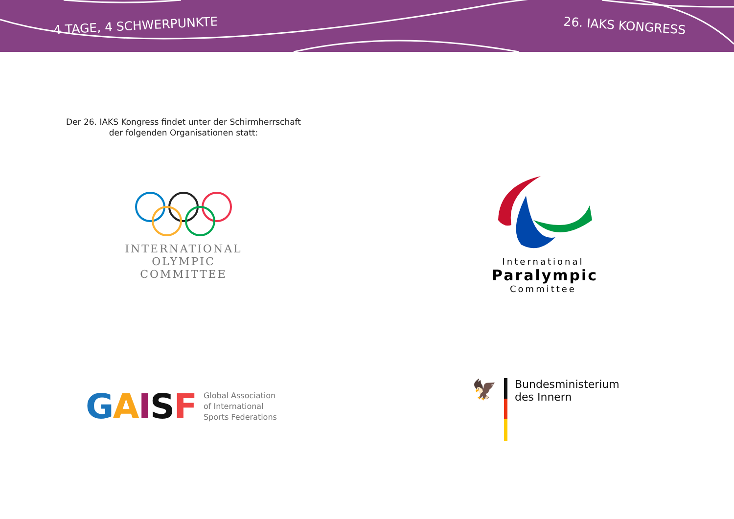4 TAGE, 4 SCHWERPUNKTE
26. IAKS KONGRESS
Der 26. IAKS Kongress findet unter der Schirmherrschaft der folgenden Organisationen statt:
INTERNATIONAL
OLYMPIC
COMMITTEE
International
Paralympic
Committee
GAISF
Global Association
of International
Sports Federations
🦅
Bundesministerium
des Innern